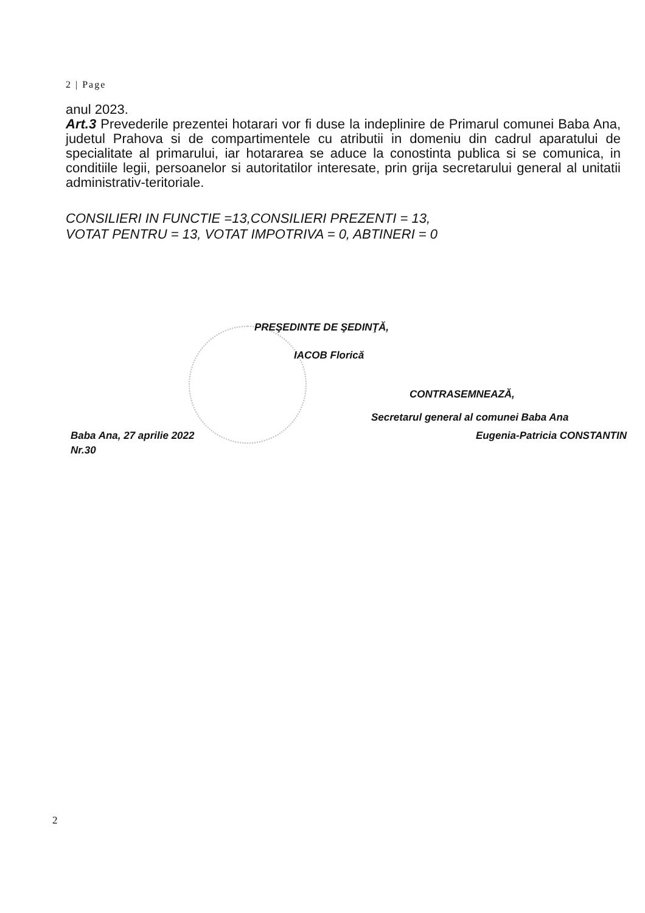2 | Page
anul 2023.
Art.3 Prevederile prezentei hotarari vor fi duse la indeplinire de Primarul comunei Baba Ana, judetul Prahova si de compartimentele cu atributii in domeniu din cadrul aparatului de specialitate al primarului, iar hotararea se aduce la conostinta publica si se comunica, in conditiile legii, persoanelor si autoritatilor interesate, prin grija secretarului general al unitatii administrativ-teritoriale.
CONSILIERI IN FUNCTIE =13,CONSILIERI PREZENTI = 13,
VOTAT PENTRU = 13, VOTAT IMPOTRIVA = 0, ABTINERI = 0
PREŞEDINTE DE ŞEDINŢĂ,
IACOB Florică
CONTRASEMNEAZĂ,
Secretarul general al comunei Baba Ana
Baba Ana, 27 aprilie 2022
Nr.30
Eugenia-Patricia CONSTANTIN
2